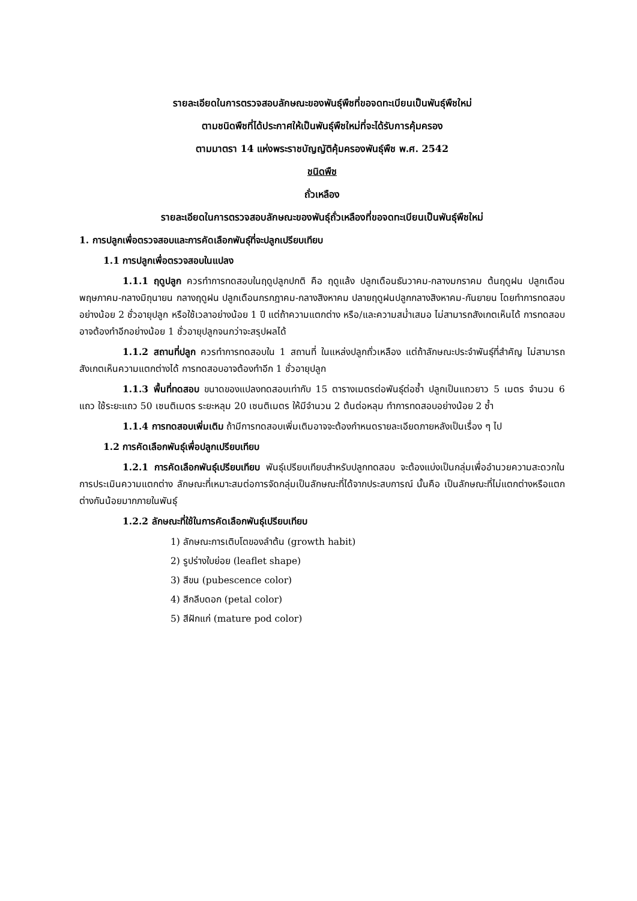รายละเอียดในการตรวจสอบลักษณะของพันธุ์พืชที่ขอจดทะเบียนเป็นพันธุ์พืชใหม่
ตามชนิดพืชที่ได้ประกาศให้เป็นพันธุ์พืชใหม่ที่จะได้รับการคุ้มครอง
ตามมาตรา 14 แห่งพระราชบัญญัติคุ้มครองพันธุ์พืช พ.ศ. 2542
ชนิดพืช
ถั่วเหลือง
รายละเอียดในการตรวจสอบลักษณะของพันธุ์ถั่วเหลืองที่ขอจดทะเบียนเป็นพันธุ์พืชใหม่
1. การปลูกเพื่อตรวจสอบและการคัดเลือกพันธุ์ที่จะปลูกเปรียบเทียบ
1.1 การปลูกเพื่อตรวจสอบในแปลง
1.1.1 ฤดูปลูก ควรทำการทดสอบในฤดูปลูกปกติ คือ ฤดูแล้ง ปลูกเดือนธันวาคม-กลางมกราคม ต้นฤดูฝน ปลูกเดือนพฤษภาคม-กลางมิถุนายน กลางฤดูฝน ปลูกเดือนกรกฎาคม-กลางสิงหาคม ปลายฤดูฝนปลูกกลางสิงหาคม-กันยายน โดยทำการทดสอบอย่างน้อย 2 ชั่วอายุปลูก หรือใช้เวลาอย่างน้อย 1 ปี แต่ถ้าความแตกต่าง หรือ/และความสม่ำเสมอ ไม่สามารถสังเกตเห็นได้ การทดสอบอาจต้องทำอีกอย่างน้อย 1 ชั่วอายุปลูกจนกว่าจะสรุปผลได้
1.1.2 สถานที่ปลูก ควรทำการทดสอบใน 1 สถานที่ ในแหล่งปลูกถั่วเหลือง แต่ถ้าลักษณะประจำพันธุ์ที่สำคัญ ไม่สามารถสังเกตเห็นความแตกต่างได้ การทดสอบอาจต้องทำอีก 1 ชั่วอายุปลูก
1.1.3 พื้นที่ทดสอบ ขนาดของแปลงทดสอบเท่ากับ 15 ตารางเมตรต่อพันธุ์ต่อซ้ำ ปลูกเป็นแถวยาว 5 เมตร จำนวน 6 แถว ใช้ระยะแถว 50 เซนติเมตร ระยะหลุม 20 เซนติเมตร ให้มีจำนวน 2 ต้นต่อหลุม ทำการทดสอบอย่างน้อย 2 ซ้ำ
1.1.4 การทดสอบเพิ่มเติม ถ้ามีการทดสอบเพิ่มเติมอาจจะต้องกำหนดรายละเอียดภายหลังเป็นเรื่อง ๆ ไป
1.2 การคัดเลือกพันธุ์เพื่อปลูกเปรียบเทียบ
1.2.1 การคัดเลือกพันธุ์เปรียบเทียบ พันธุ์เปรียบเทียบสำหรับปลูกทดสอบ จะต้องแบ่งเป็นกลุ่มเพื่ออำนวยความสะดวกในการประเมินความแตกต่าง ลักษณะที่เหมาะสมต่อการจัดกลุ่มเป็นลักษณะที่ได้จากประสบการณ์ นั้นคือ เป็นลักษณะที่ไม่แตกต่างหรือแตกต่างกันน้อยมากภายในพันธุ์
1.2.2 ลักษณะที่ใช้ในการคัดเลือกพันธุ์เปรียบเทียบ
1) ลักษณะการเติบโตของลำต้น (growth habit)
2) รูปร่างใบย่อย (leaflet shape)
3) สีขน (pubescence color)
4) สีกลีบดอก (petal color)
5) สีฝักแก่ (mature pod color)